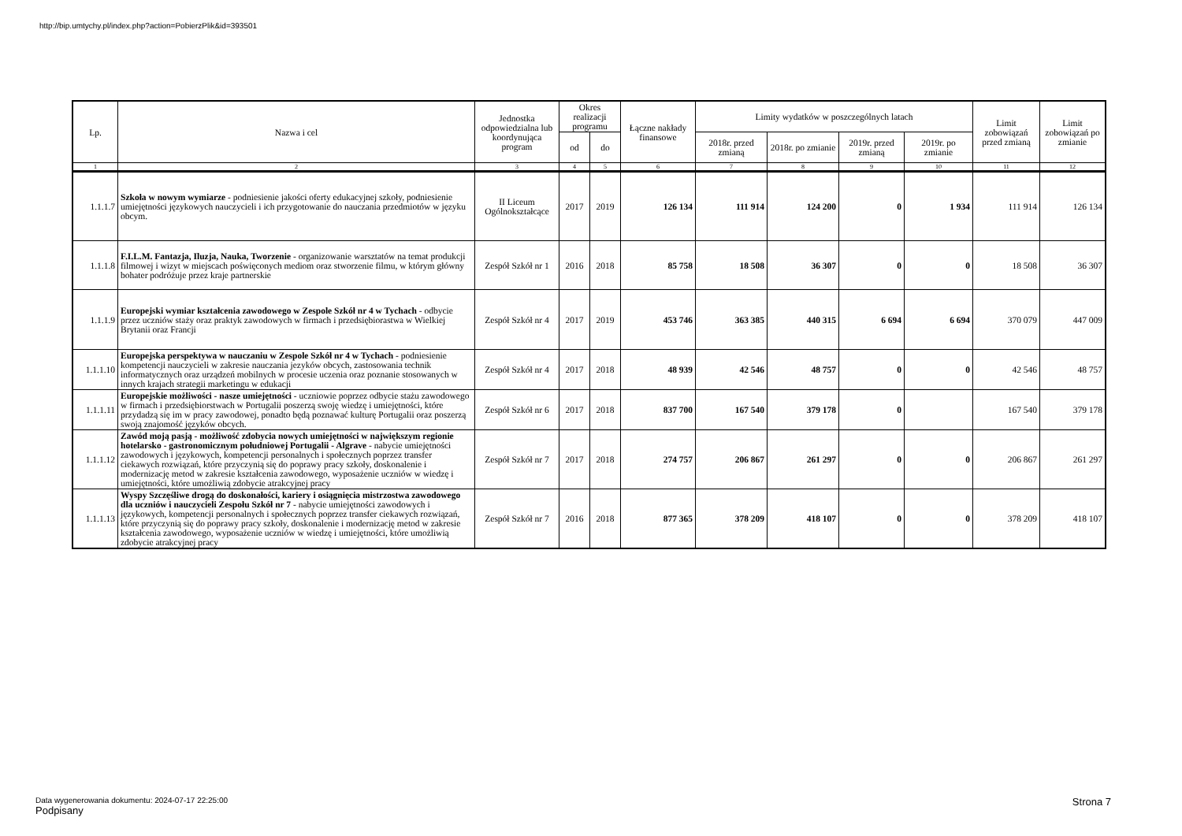http://bip.umtychy.pl/index.php?action=PobierzPlik&id=393501
| Lp. | Nazwa i cel | Jednostka odpowiedzialna lub koordynująca program | Okres realizacji programu | | Łączne nakłady finansowe | Limity wydatków w poszczególnych latach | | | | Limit zobowiązań przed zmianą | Limit zobowiązań po zmianie |
| --- | --- | --- | --- | --- | --- | --- | --- | --- | --- | --- | --- |
| | | | od | do | | 2018r. przed zmianą | 2018r. po zmianie | 2019r. przed zmianą | 2019r. po zmianie | | |
| 1 | 2 | 3 | 4 | 5 | 6 | 7 | 8 | 9 | 10 | 11 | 12 |
| 1.1.1.7 | Szkoła w nowym wymiarze - podniesienie jakości oferty edukacyjnej szkoły, podniesienie umiejętności językowych nauczycieli i ich przygotowanie do nauczania przedmiotów w języku obcym. | II Liceum Ogólnokształcące | 2017 | 2019 | 126 134 | 111 914 | 124 200 | 0 | 1 934 | 111 914 | 126 134 |
| 1.1.1.8 | F.I.L.M. Fantazja, Iluzja, Nauka, Tworzenie - organizowanie warsztatów na temat produkcji filmowej i wizyt w miejscach poświęconych mediom oraz stworzenie filmu, w którym główny bohater podróżuje przez kraje partnerskie | Zespół Szkół nr 1 | 2016 | 2018 | 85 758 | 18 508 | 36 307 | 0 | 0 | 18 508 | 36 307 |
| 1.1.1.9 | Europejski wymiar kształcenia zawodowego w Zespole Szkół nr 4 w Tychach - odbycie przez uczniów staży oraz praktyk zawodowych w firmach i przedsiębiorastwa w Wielkiej Brytanii oraz Francji | Zespół Szkół nr 4 | 2017 | 2019 | 453 746 | 363 385 | 440 315 | 6 694 | 6 694 | 370 079 | 447 009 |
| 1.1.1.10 | Europejska perspektywa w nauczaniu w Zespole Szkół nr 4 w Tychach - podniesienie kompetencji nauczycieli w zakresie nauczania jezyków obcych, zastosowania technik informatycznych oraz urządzeń mobilnych w procesie uczenia oraz poznanie stosowanych w innych krajach strategii marketingu w edukacji | Zespół Szkół nr 4 | 2017 | 2018 | 48 939 | 42 546 | 48 757 | 0 | 0 | 42 546 | 48 757 |
| 1.1.1.11 | Europejskie możliwości - nasze umiejętności - uczniowie poprzez odbycie stażu zawodowego w firmach i przedsiębiorstwach w Portugalii poszerzą swoję wiedzę i umiejętności, które przydadzą się im w pracy zawodowej, ponadto będą poznawać kulturę Portugalii oraz poszerzą swoją znajomość języków obcych. | Zespół Szkół nr 6 | 2017 | 2018 | 837 700 | 167 540 | 379 178 | 0 | | 167 540 | 379 178 |
| 1.1.1.12 | Zawód moją pasją - możliwość zdobycia nowych umiejętności w największym regionie hotelarsko - gastronomicznym południowej Portugalii - Algrave - nabycie umiejętności zawodowych i językowych, kompetencji personalnych i społecznych poprzez transfer ciekawych rozwiązań, które przyczynią się do poprawy pracy szkoły, doskonalenie i modernizację metod w zakresie kształcenia zawodowego, wyposażenie uczniów w wiedzę i umiejętności, które umożliwią zdobycie atrakcyjnej pracy | Zespół Szkół nr 7 | 2017 | 2018 | 274 757 | 206 867 | 261 297 | 0 | 0 | 206 867 | 261 297 |
| 1.1.1.13 | Wyspy Szczęśliwe drogą do doskonałości, kariery i osiągnięcia mistrzostwa zawodowego dla uczniów i nauczycieli Zespołu Szkół nr 7 - nabycie umiejętności zawodowych i językowych, kompetencji personalnych i społecznych poprzez transfer ciekawych rozwiązań, które przyczynią się do poprawy pracy szkoły, doskonalenie i modernizację metod w zakresie kształcenia zawodowego, wyposażenie uczniów w wiedzę i umiejętności, które umożliwią zdobycie atrakcyjnej pracy | Zespół Szkół nr 7 | 2016 | 2018 | 877 365 | 378 209 | 418 107 | 0 | 0 | 378 209 | 418 107 |
Data wygenerowania dokumentu: 2024-07-17 22:25:00
Podpisany
Strona 7